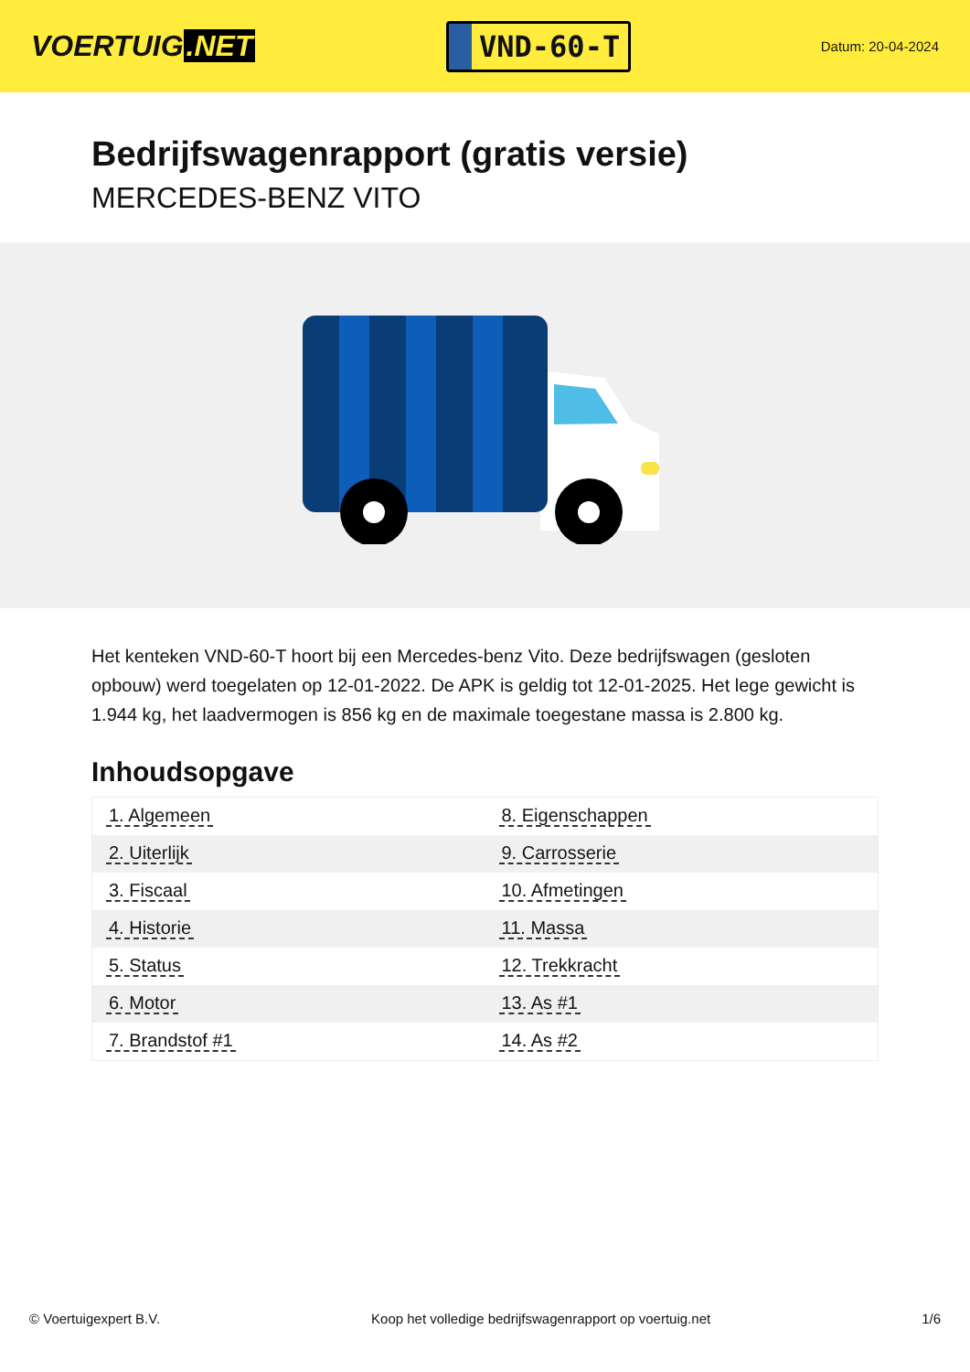VOERTUIG.NET
VND-60-T
Datum: 20-04-2024
Bedrijfswagenrapport (gratis versie)
MERCEDES-BENZ VITO
Het kenteken VND-60-T hoort bij een Mercedes-benz Vito. Deze bedrijfswagen (gesloten opbouw) werd toegelaten op 12-01-2022. De APK is geldig tot 12-01-2025. Het lege gewicht is 1.944 kg, het laadvermogen is 856 kg en de maximale toegestane massa is 2.800 kg.
Inhoudsopgave
| 1. Algemeen | 8. Eigenschappen |
| 2. Uiterlijk | 9. Carrosserie |
| 3. Fiscaal | 10. Afmetingen |
| 4. Historie | 11. Massa |
| 5. Status | 12. Trekkracht |
| 6. Motor | 13. As #1 |
| 7. Brandstof #1 | 14. As #2 |
© Voertuigexpert B.V. Koop het volledige bedrijfswagenrapport op voertuig.net 1/6